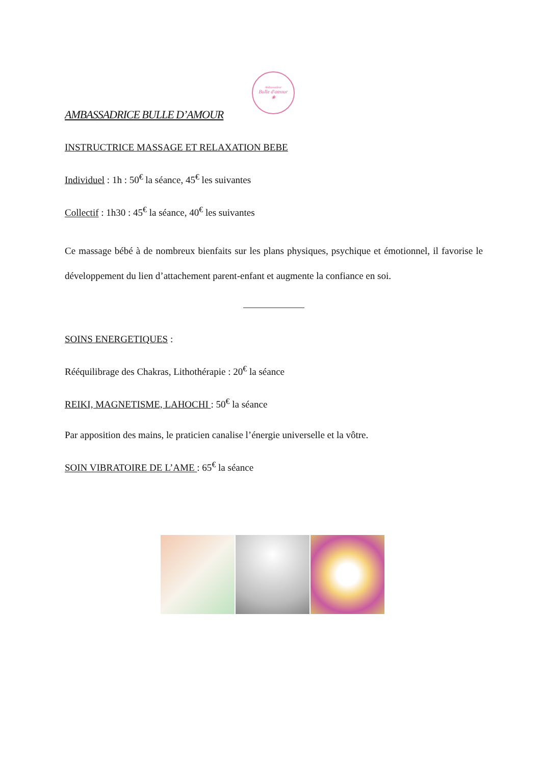Ambassadeur
Bulle d'amour
❀
AMBASSADRICE BULLE D’AMOUR
INSTRUCTRICE MASSAGE ET RELAXATION BEBE
Individuel : 1h : 50<sup>€</sup> la séance, 45<sup>€</sup> les suivantes
Collectif : 1h30 : 45<sup>€</sup> la séance, 40<sup>€</sup> les suivantes
Ce massage bébé à de nombreux bienfaits sur les plans physiques, psychique et émotionnel, il favorise le développement du lien d’attachement parent-enfant et augmente la confiance en soi.
SOINS ENERGETIQUES :
Rééquilibrage des Chakras, Lithothérapie : 20<sup>€</sup> la séance
REIKI, MAGNETISME, LAHOCHI : 50<sup>€</sup> la séance
Par apposition des mains, le praticien canalise l’énergie universelle et la vôtre.
SOIN VIBRATOIRE DE L’AME : 65<sup>€</sup> la séance